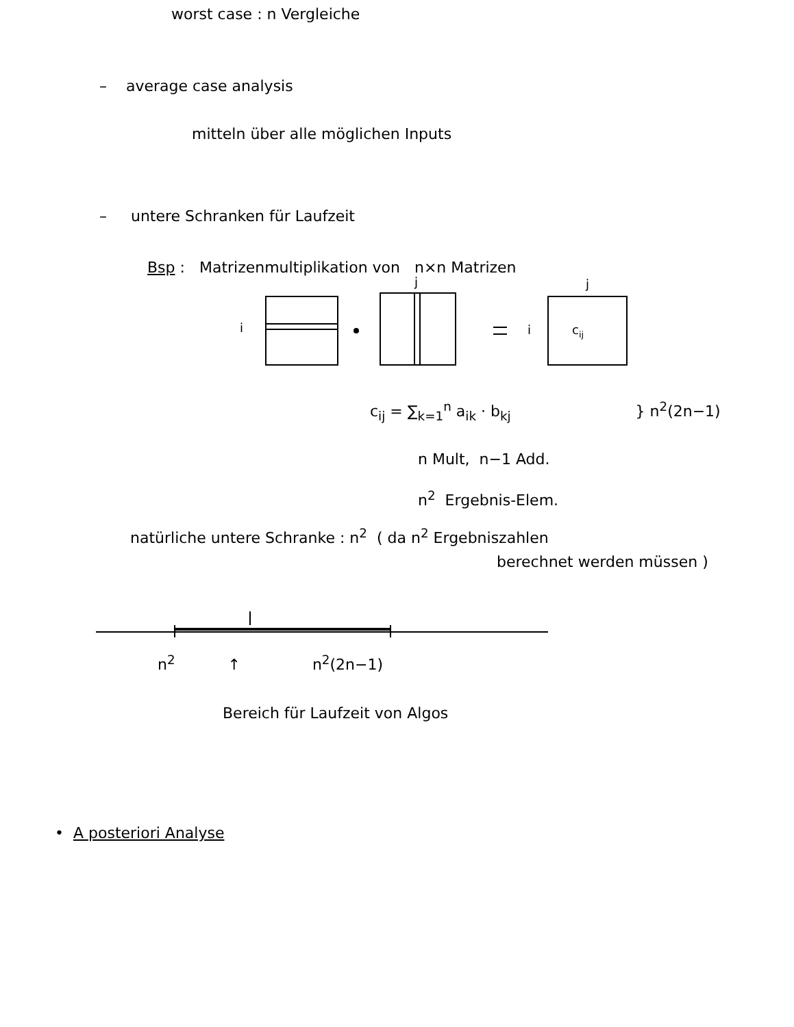worst case : n Vergleiche
– average case analysis
mitteln über alle möglichen Inputs
– untere Schranken für Laufzeit
Bsp : Matrizenmultiplikation von n×n Matrizen
i
j
i
j
cij
c<sub>ij</sub> = ∑<sub>k=1</sub><sup>n</sup> a<sub>ik</sub> · b<sub>kj</sub> } n<sup>2</sup>(2n−1)
n Mult, n−1 Add.
n<sup>2</sup> Ergebnis-Elem.
natürliche untere Schranke : n<sup>2</sup> ( da n<sup>2</sup> Ergebniszahlen
berechnet werden müssen )
n<sup>2</sup> ↑ n<sup>2</sup>(2n−1)
Bereich für Laufzeit von Algos
• A posteriori Analyse